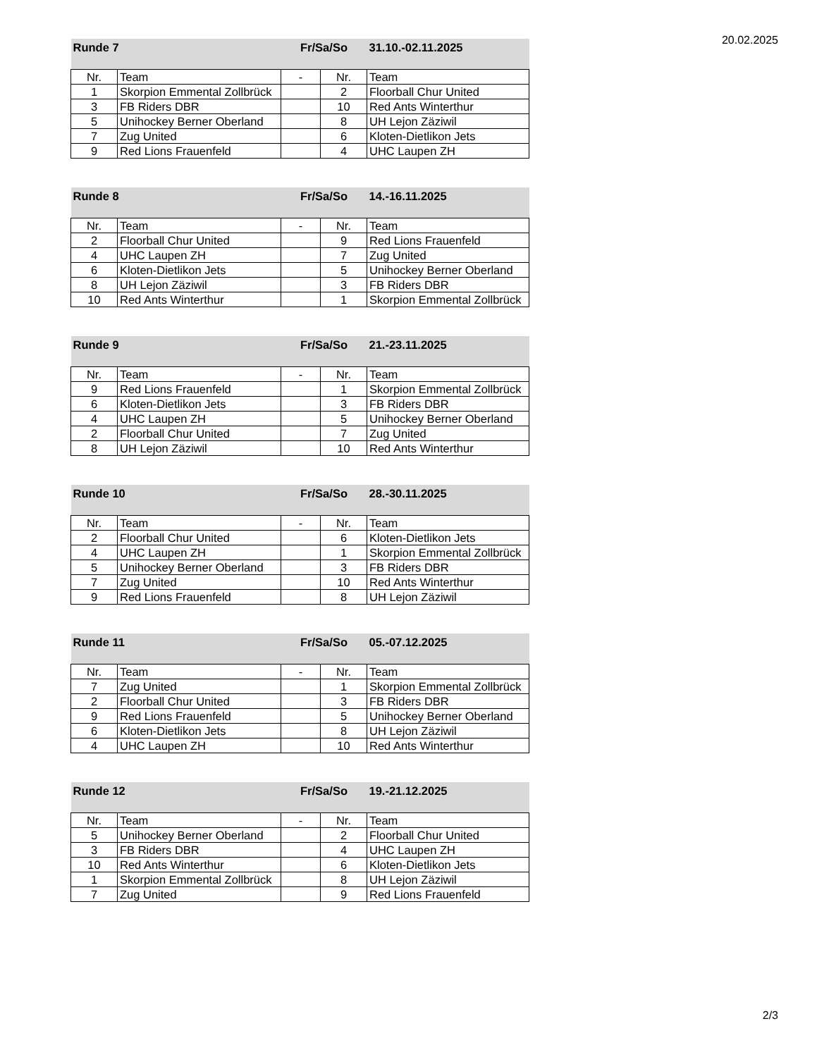20.02.2025
| Runde 7 | | Fr/Sa/So | | 31.10.-02.11.2025 |
| Nr. | Team | - | Nr. | Team |
| 1 | Skorpion Emmental Zollbrück | | 2 | Floorball Chur United |
| 3 | FB Riders DBR | | 10 | Red Ants Winterthur |
| 5 | Unihockey Berner Oberland | | 8 | UH Lejon Zäziwil |
| 7 | Zug United | | 6 | Kloten-Dietlikon Jets |
| 9 | Red Lions Frauenfeld | | 4 | UHC Laupen ZH |
| Runde 8 | | Fr/Sa/So | | 14.-16.11.2025 |
| Nr. | Team | - | Nr. | Team |
| 2 | Floorball Chur United | | 9 | Red Lions Frauenfeld |
| 4 | UHC Laupen ZH | | 7 | Zug United |
| 6 | Kloten-Dietlikon Jets | | 5 | Unihockey Berner Oberland |
| 8 | UH Lejon Zäziwil | | 3 | FB Riders DBR |
| 10 | Red Ants Winterthur | | 1 | Skorpion Emmental Zollbrück |
| Runde 9 | | Fr/Sa/So | | 21.-23.11.2025 |
| Nr. | Team | - | Nr. | Team |
| 9 | Red Lions Frauenfeld | | 1 | Skorpion Emmental Zollbrück |
| 6 | Kloten-Dietlikon Jets | | 3 | FB Riders DBR |
| 4 | UHC Laupen ZH | | 5 | Unihockey Berner Oberland |
| 2 | Floorball Chur United | | 7 | Zug United |
| 8 | UH Lejon Zäziwil | | 10 | Red Ants Winterthur |
| Runde 10 | | Fr/Sa/So | | 28.-30.11.2025 |
| Nr. | Team | - | Nr. | Team |
| 2 | Floorball Chur United | | 6 | Kloten-Dietlikon Jets |
| 4 | UHC Laupen ZH | | 1 | Skorpion Emmental Zollbrück |
| 5 | Unihockey Berner Oberland | | 3 | FB Riders DBR |
| 7 | Zug United | | 10 | Red Ants Winterthur |
| 9 | Red Lions Frauenfeld | | 8 | UH Lejon Zäziwil |
| Runde 11 | | Fr/Sa/So | | 05.-07.12.2025 |
| Nr. | Team | - | Nr. | Team |
| 7 | Zug United | | 1 | Skorpion Emmental Zollbrück |
| 2 | Floorball Chur United | | 3 | FB Riders DBR |
| 9 | Red Lions Frauenfeld | | 5 | Unihockey Berner Oberland |
| 6 | Kloten-Dietlikon Jets | | 8 | UH Lejon Zäziwil |
| 4 | UHC Laupen ZH | | 10 | Red Ants Winterthur |
| Runde 12 | | Fr/Sa/So | | 19.-21.12.2025 |
| Nr. | Team | - | Nr. | Team |
| 5 | Unihockey Berner Oberland | | 2 | Floorball Chur United |
| 3 | FB Riders DBR | | 4 | UHC Laupen ZH |
| 10 | Red Ants Winterthur | | 6 | Kloten-Dietlikon Jets |
| 1 | Skorpion Emmental Zollbrück | | 8 | UH Lejon Zäziwil |
| 7 | Zug United | | 9 | Red Lions Frauenfeld |
2/3